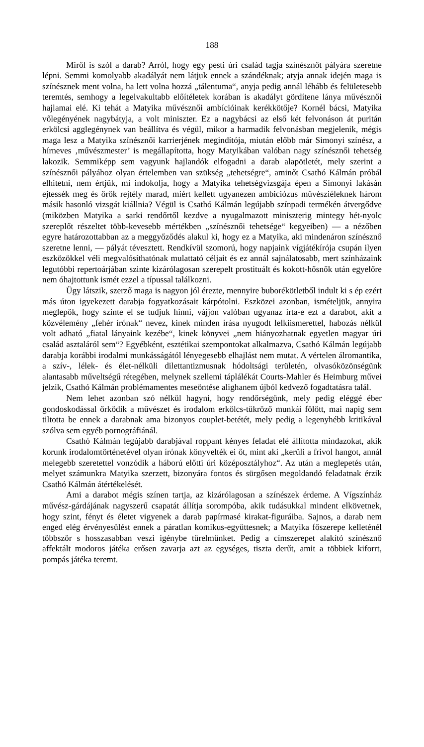188
Miről is szól a darab? Arról, hogy egy pesti úri család tagja színésznőt pályára szeretne lépni. Semmi komolyabb akadályát nem látjuk ennek a szándéknak; atyja annak idején maga is színésznek ment volna, ha lett volna hozzá „tálentuma“, anyja pedig annál léhább és felületesebb teremtés, semhogy a legelvakultabb előítéletek korában is akadályt gördítene lánya művésznői hajlamai elé. Ki tehát a Matyika művésznői ambícióinak kerékkötője? Kornél bácsi, Matyika vőlegényének nagybátyja, a volt miniszter. Ez a nagybácsi az első két felvonáson át puritán erkölcsi agglegénynek van beállítva és végül, mikor a harmadik felvonásban megjelenik, mégis maga lesz a Matyika színésznői karrierjének megindítója, miután előbb már Simonyi színész, a hírneves ‚művészmester’ is megállapította, hogy Matyikában valóban nagy színésznői tehetség lakozik. Semmiképp sem vagyunk hajlandók elfogadni a darab alapötletét, mely szerint a színésznői pályához olyan értelemben van szükség „tehetségre“, aminőt Csathó Kálmán próbál elhitetni, nem értjük, mi indokolja, hogy a Matyika tehetségvizsgája épen a Simonyi lakásán ejtessék meg és örök rejtély marad, miért kellett ugyanezen ambiciózus művésziéleknek három másik hasonló vizsgát kiállnia? Végül is Csathó Kálmán legújabb színpadi termékén átvergődve (miközben Matyika a sarki rendőrtől kezdve a nyugalmazott miniszterig mintegy hét-nyolc szereplőt részeltet több-kevesebb mértékben „színésznői tehetsége“ kegyeiben) — a nézőben egyre határozottabban az a meggyőződés alakul ki, hogy ez a Matyika, aki mindenáron színésznő szeretne lenni, — pályát tévesztett. Rendkívül szomorú, hogy napjaink vígjátékírója csupán ilyen eszközökkel véli megvalósíthatónak mulattató céljait és ez annál sajnálatosabb, mert színházaink legutóbbi repertoárjában szinte kizárólagosan szerepelt prostituált és kokott-hősnők után egyelőre nem óhajtottunk ismét ezzel a típussal találkozni.
Ügy látszik, szerző maga is nagyon jól érezte, mennyire buborékötletből indult ki s ép ezért más úton igyekezett darabja fogyatkozásait kárpótolni. Eszközei azonban, ismételjük, annyira meglepők, hogy szinte el se tudjuk hinni, vájjon valóban ugyanaz irta-e ezt a darabot, akit a közvélemény „fehér írónak“ nevez, kinek minden írása nyugodt lelkiismerettel, habozás nélkül volt adható „fiatal lányaink kezébe“, kinek könyvei „nem hiányozhatnak egyetlen magyar úri család asztaláról sem“? Egyébként, esztétikai szempontokat alkalmazva, Csathó Kálmán legújabb darabja korábbi irodalmi munkásságától lényegesebb elhajlást nem mutat. A vértelen álromantika, a szív-, lélek- és élet-nélküli dilettantizmusnak hódoltsági területén, olvasóközönségünk alantasabb műveltségű rétegében, melynek szellemi táplálékát Courts-Mahler és Heimburg művei jelzik, Csathó Kálmán problémamentes meseöntése alighanem újból kedvező fogadtatásra talál.
Nem lehet azonban szó nélkül hagyni, hogy rendőrségünk, mely pedig eléggé éber gondoskodással őrködik a művészet és irodalom erkölcs-tükröző munkái fölött, mai napig sem tiltotta be ennek a darabnak ama bizonyos couplet-betétét, mely pedig a legenyhébb kritikával szólva sem egyéb pornográfiánál.
Csathó Kálmán legújabb darabjával roppant kényes feladat elé állította mindazokat, akik korunk irodalomtörténetével olyan írónak könyvelték ei őt, mint aki „kerüli a frivol hangot, annál melegebb szeretettel vonzódik a háború előtti úri középosztályhoz“. Az után a meglepetés után, melyet számunkra Matyika szerzett, bizonyára fontos és sürgősen megoldandó feladatnak érzik Csathó Kálmán átértékelését.
Ami a darabot mégis színen tartja, az kizárólagosan a színészek érdeme. A Vígszínház művész-gárdájának nagyszerű csapatát állítja sorompóba, akik tudásukkal mindent elkövetnek, hogy szint, fényt és életet vigyenek a darab papírmasé kirakat-figuráiba. Sajnos, a darab nem enged elég érvényesülést ennek a páratlan komikus-együttesnek; a Matyika főszerepe kelleténél többször s hosszasabban veszi igénybe türelmünket. Pedig a címszerepet alakító színésznő affektált modoros játéka erősen zavarja azt az egységes, tiszta derűt, amit a többiek kiforrt, pompás játéka teremt.